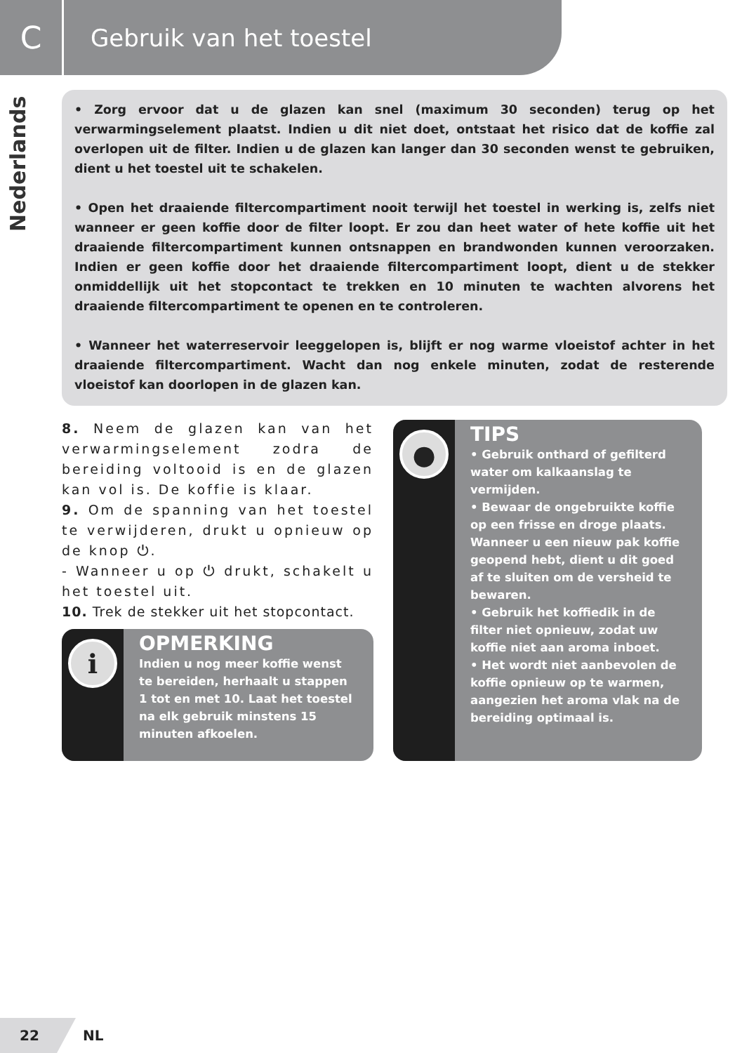C
Gebruik van het toestel
Nederlands
• Zorg ervoor dat u de glazen kan snel (maximum 30 seconden) terug op het verwarmingselement plaatst. Indien u dit niet doet, ontstaat het risico dat de koffie zal overlopen uit de filter. Indien u de glazen kan langer dan 30 seconden wenst te gebruiken, dient u het toestel uit te schakelen.
• Open het draaiende filtercompartiment nooit terwijl het toestel in werking is, zelfs niet wanneer er geen koffie door de filter loopt. Er zou dan heet water of hete koffie uit het draaiende filtercompartiment kunnen ontsnappen en brandwonden kunnen veroorzaken. Indien er geen koffie door het draaiende filtercompartiment loopt, dient u de stekker onmiddellijk uit het stopcontact te trekken en 10 minuten te wachten alvorens het draaiende filtercompartiment te openen en te controleren.
• Wanneer het waterreservoir leeggelopen is, blijft er nog warme vloeistof achter in het draaiende filtercompartiment. Wacht dan nog enkele minuten, zodat de resterende vloeistof kan doorlopen in de glazen kan.
8. Neem de glazen kan van het verwarmingselement zodra de bereiding voltooid is en de glazen kan vol is. De koffie is klaar.
9. Om de spanning van het toestel te verwijderen, drukt u opnieuw op de knop ⏻.
- Wanneer u op ⏻ drukt, schakelt u het toestel uit.
10. Trek de stekker uit het stopcontact.
i
OPMERKING
Indien u nog meer koffie wenst te bereiden, herhaalt u stappen 1 tot en met 10. Laat het toestel na elk gebruik minstens 15 minuten afkoelen.
●
TIPS
• Gebruik onthard of gefilterd water om kalkaanslag te vermijden.
• Bewaar de ongebruikte koffie op een frisse en droge plaats. Wanneer u een nieuw pak koffie geopend hebt, dient u dit goed af te sluiten om de versheid te bewaren.
• Gebruik het koffiedik in de filter niet opnieuw, zodat uw koffie niet aan aroma inboet.
• Het wordt niet aanbevolen de koffie opnieuw op te warmen, aangezien het aroma vlak na de bereiding optimaal is.
22
NL